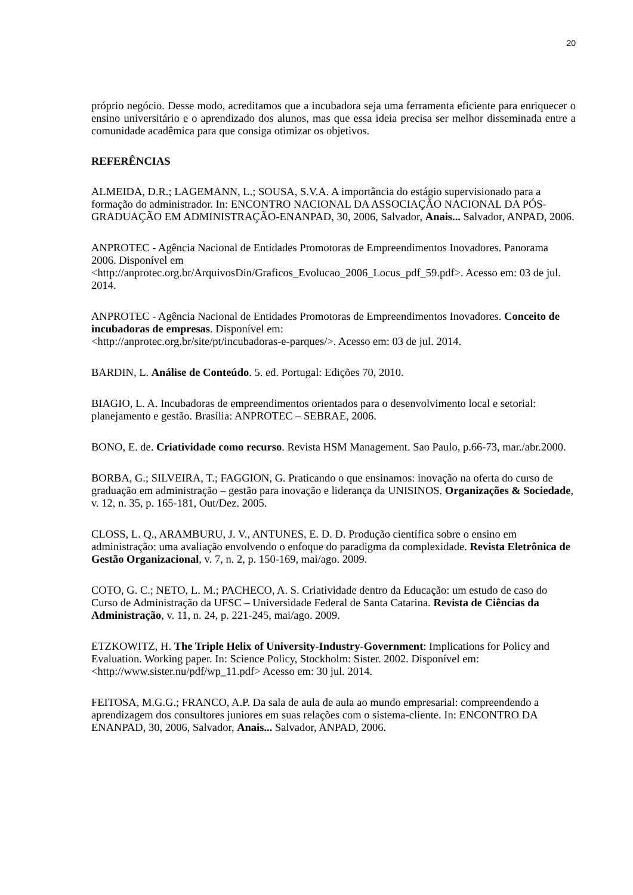20
próprio negócio. Desse modo, acreditamos que a incubadora seja uma ferramenta eficiente para enriquecer o ensino universitário e o aprendizado dos alunos, mas que essa ideia precisa ser melhor disseminada entre a comunidade acadêmica para que consiga otimizar os objetivos.
REFERÊNCIAS
ALMEIDA, D.R.; LAGEMANN, L.; SOUSA, S.V.A. A importância do estágio supervisionado para a formação do administrador. In: ENCONTRO NACIONAL DA ASSOCIAÇÃO NACIONAL DA PÓS-GRADUAÇÃO EM ADMINISTRAÇÃO-ENANPAD, 30, 2006, Salvador, Anais... Salvador, ANPAD, 2006.
ANPROTEC - Agência Nacional de Entidades Promotoras de Empreendimentos Inovadores. Panorama 2006. Disponível em
<http://anprotec.org.br/ArquivosDin/Graficos_Evolucao_2006_Locus_pdf_59.pdf>. Acesso em: 03 de jul. 2014.
ANPROTEC - Agência Nacional de Entidades Promotoras de Empreendimentos Inovadores. Conceito de incubadoras de empresas. Disponível em:
<http://anprotec.org.br/site/pt/incubadoras-e-parques/>. Acesso em: 03 de jul. 2014.
BARDIN, L. Análise de Conteúdo. 5. ed. Portugal: Edições 70, 2010.
BIAGIO, L. A. Incubadoras de empreendimentos orientados para o desenvolvimento local e setorial: planejamento e gestão. Brasília: ANPROTEC – SEBRAE, 2006.
BONO, E. de. Criatividade como recurso. Revista HSM Management. Sao Paulo, p.66-73, mar./abr.2000.
BORBA, G.; SILVEIRA, T.; FAGGION, G. Praticando o que ensinamos: inovação na oferta do curso de graduação em administração – gestão para inovação e liderança da UNISINOS. Organizações & Sociedade, v. 12, n. 35, p. 165-181, Out/Dez. 2005.
CLOSS, L. Q., ARAMBURU, J. V., ANTUNES, E. D. D. Produção científica sobre o ensino em administração: uma avaliação envolvendo o enfoque do paradigma da complexidade. Revista Eletrônica de Gestão Organizacional, v. 7, n. 2, p. 150-169, mai/ago. 2009.
COTO, G. C.; NETO, L. M.; PACHECO, A. S. Criatividade dentro da Educação: um estudo de caso do Curso de Administração da UFSC – Universidade Federal de Santa Catarina. Revista de Ciências da Administração, v. 11, n. 24, p. 221-245, mai/ago. 2009.
ETZKOWITZ, H. The Triple Helix of University-Industry-Government: Implications for Policy and Evaluation. Working paper. In: Science Policy, Stockholm: Sister. 2002. Disponível em: <http://www.sister.nu/pdf/wp_11.pdf> Acesso em: 30 jul. 2014.
FEITOSA, M.G.G.; FRANCO, A.P. Da sala de aula de aula ao mundo empresarial: compreendendo a aprendizagem dos consultores juniores em suas relações com o sistema-cliente. In: ENCONTRO DA ENANPAD, 30, 2006, Salvador, Anais... Salvador, ANPAD, 2006.